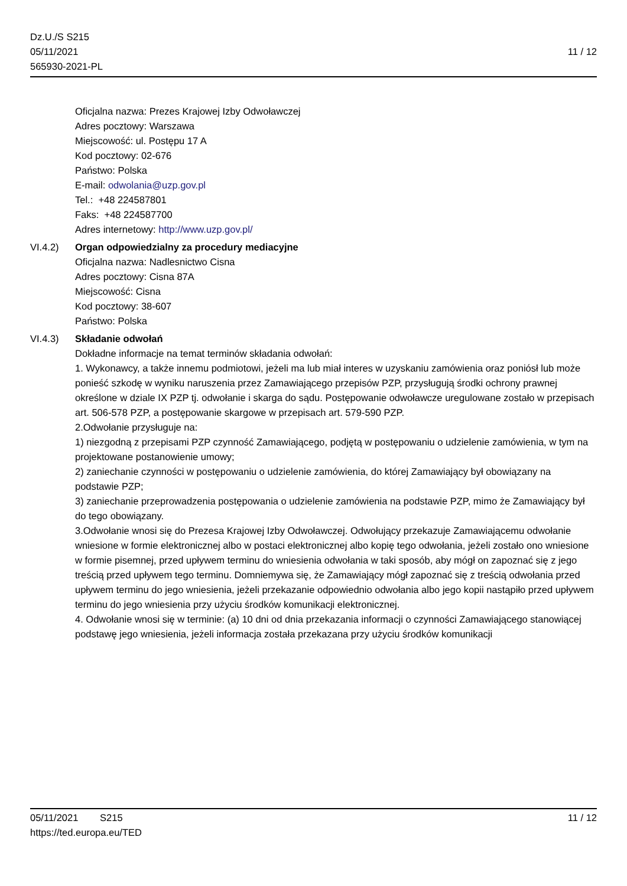11 / 12 Dz.U./S S215
05/11/2021
565930-2021-PL
Oficjalna nazwa: Prezes Krajowej Izby Odwoławczej
Adres pocztowy: Warszawa
Miejscowość: ul. Postępu 17 A
Kod pocztowy: 02-676
Państwo: Polska
E-mail: odwolania@uzp.gov.pl
Tel.: +48 224587801
Faks: +48 224587700
Adres internetowy: http://www.uzp.gov.pl/
VI.4.2) Organ odpowiedzialny za procedury mediacyjne
Oficjalna nazwa: Nadlesnictwo Cisna
Adres pocztowy: Cisna 87A
Miejscowość: Cisna
Kod pocztowy: 38-607
Państwo: Polska
VI.4.3) Składanie odwołań
Dokładne informacje na temat terminów składania odwołań:
1. Wykonawcy, a także innemu podmiotowi, jeżeli ma lub miał interes w uzyskaniu zamówienia oraz poniósł lub może ponieść szkodę w wyniku naruszenia przez Zamawiającego przepisów PZP, przysługują środki ochrony prawnej określone w dziale IX PZP tj. odwołanie i skarga do sądu. Postępowanie odwoławcze uregulowane zostało w przepisach art. 506-578 PZP, a postępowanie skargowe w przepisach art. 579-590 PZP.
2.Odwołanie przysługuje na:
1) niezgodną z przepisami PZP czynność Zamawiającego, podjętą w postępowaniu o udzielenie zamówienia, w tym na projektowane postanowienie umowy;
2) zaniechanie czynności w postępowaniu o udzielenie zamówienia, do której Zamawiający był obowiązany na podstawie PZP;
3) zaniechanie przeprowadzenia postępowania o udzielenie zamówienia na podstawie PZP, mimo że Zamawiający był do tego obowiązany.
3.Odwołanie wnosi się do Prezesa Krajowej Izby Odwoławczej. Odwołujący przekazuje Zamawiającemu odwołanie wniesione w formie elektronicznej albo w postaci elektronicznej albo kopię tego odwołania, jeżeli zostało ono wniesione w formie pisemnej, przed upływem terminu do wniesienia odwołania w taki sposób, aby mógł on zapoznać się z jego treścią przed upływem tego terminu. Domniemywa się, że Zamawiający mógł zapoznać się z treścią odwołania przed upływem terminu do jego wniesienia, jeżeli przekazanie odpowiednio odwołania albo jego kopii nastąpiło przed upływem terminu do jego wniesienia przy użyciu środków komunikacji elektronicznej.
4. Odwołanie wnosi się w terminie: (a) 10 dni od dnia przekazania informacji o czynności Zamawiającego stanowiącej podstawę jego wniesienia, jeżeli informacja została przekazana przy użyciu środków komunikacji
11 / 12 05/11/2021 S215
https://ted.europa.eu/TED